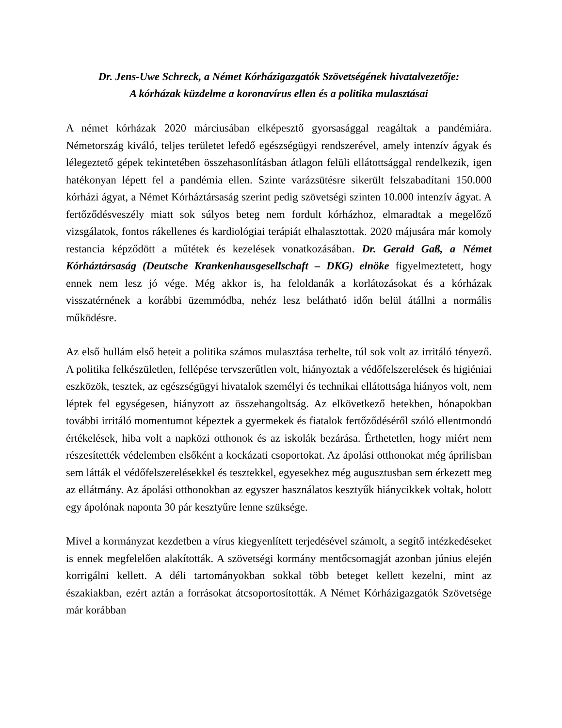Dr. Jens-Uwe Schreck, a Német Kórházigazgatók Szövetségének hivatalvezetője:
A kórházak küzdelme a koronavírus ellen és a politika mulasztásai
A német kórházak 2020 márciusában elképesztő gyorsasággal reagáltak a pandémiára. Németország kiváló, teljes területet lefedő egészségügyi rendszerével, amely intenzív ágyak és lélegeztető gépek tekintetében összehasonlításban átlagon felüli ellátottsággal rendelkezik, igen hatékonyan lépett fel a pandémia ellen. Szinte varázsütésre sikerült felszabadítani 150.000 kórházi ágyat, a Német Kórháztársaság szerint pedig szövetségi szinten 10.000 intenzív ágyat. A fertőződésveszély miatt sok súlyos beteg nem fordult kórházhoz, elmaradtak a megelőző vizsgálatok, fontos rákellenes és kardiológiai terápiát elhalasztottak. 2020 májusára már komoly restancia képződött a műtétek és kezelések vonatkozásában. Dr. Gerald Gaß, a Német Kórháztársaság (Deutsche Krankenhausgesellschaft – DKG) elnöke figyelmeztetett, hogy ennek nem lesz jó vége. Még akkor is, ha feloldanák a korlátozásokat és a kórházak visszatérnének a korábbi üzemmódba, nehéz lesz belátható időn belül átállni a normális működésre.
Az első hullám első heteit a politika számos mulasztása terhelte, túl sok volt az irritáló tényező. A politika felkészületlen, fellépése tervszerűtlen volt, hiányoztak a védőfelszerelések és higiéniai eszközök, tesztek, az egészségügyi hivatalok személyi és technikai ellátottsága hiányos volt, nem léptek fel egységesen, hiányzott az összehangoltság. Az elkövetkező hetekben, hónapokban további irritáló momentumot képeztek a gyermekek és fiatalok fertőződéséről szóló ellentmondó értékelések, hiba volt a napközi otthonok és az iskolák bezárása. Érthetetlen, hogy miért nem részesítették védelemben elsőként a kockázati csoportokat. Az ápolási otthonokat még áprilisban sem látták el védőfelszerelésekkel és tesztekkel, egyesekhez még augusztusban sem érkezett meg az ellátmány. Az ápolási otthonokban az egyszer használatos kesztyűk hiánycikkek voltak, holott egy ápolónak naponta 30 pár kesztyűre lenne szüksége.
Mivel a kormányzat kezdetben a vírus kiegyenlített terjedésével számolt, a segítő intézkedéseket is ennek megfelelően alakították. A szövetségi kormány mentőcsomagját azonban június elején korrigálni kellett. A déli tartományokban sokkal több beteget kellett kezelni, mint az északiakban, ezért aztán a forrásokat átcsoportosították. A Német Kórházigazgatók Szövetsége már korábban